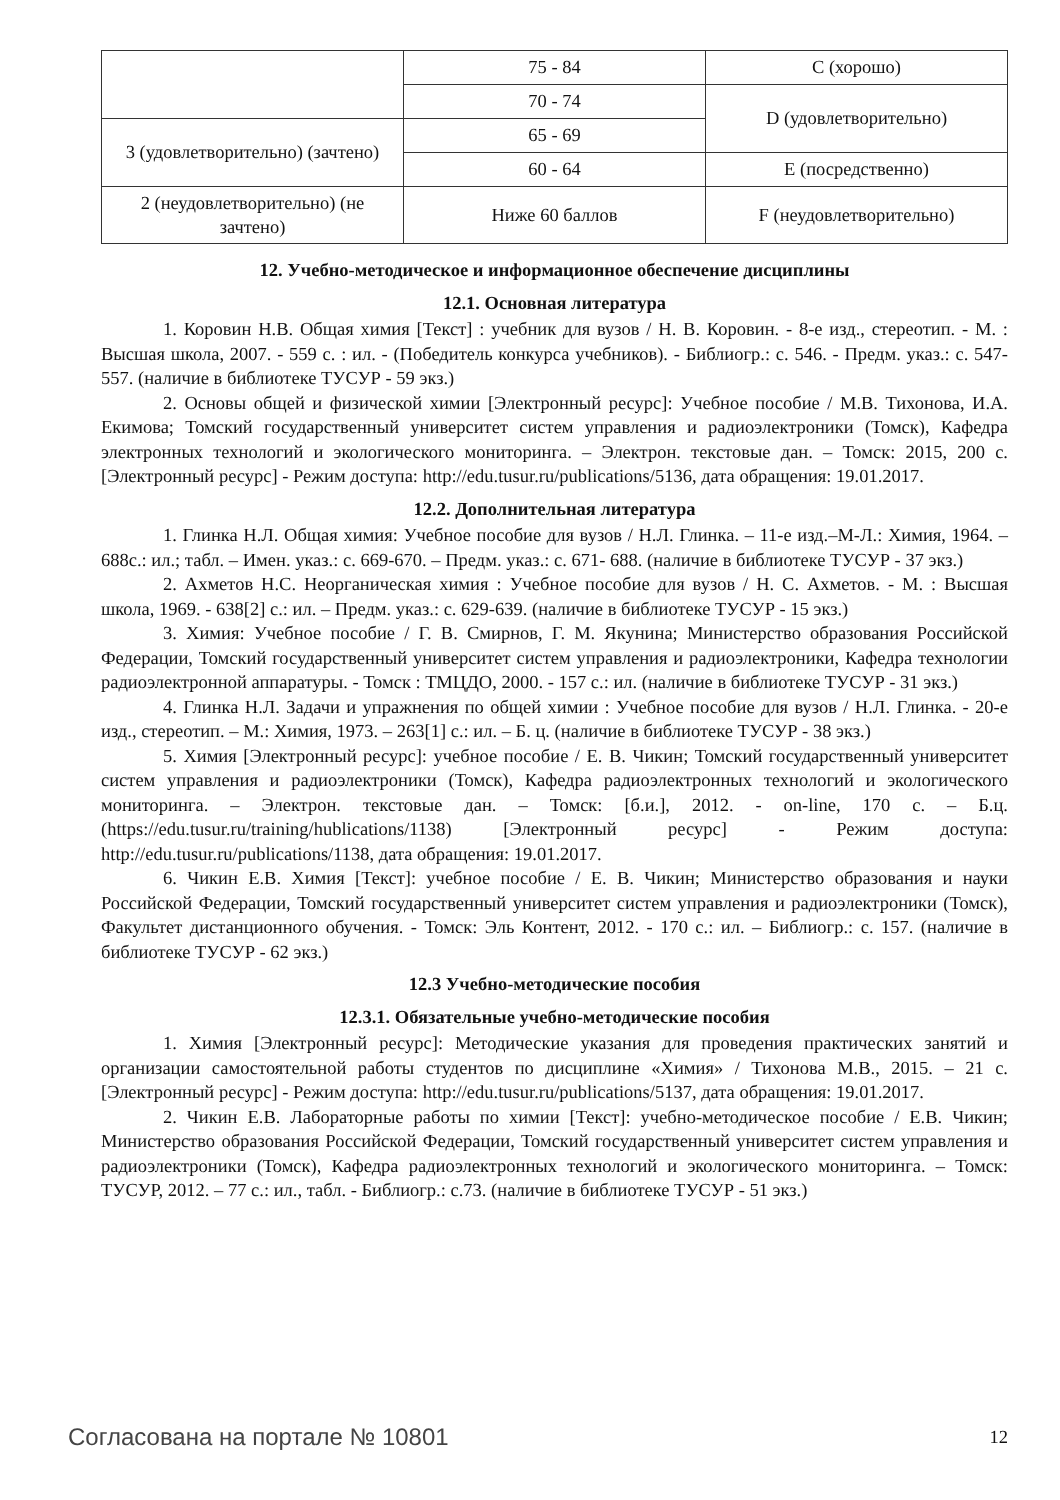| | 75 - 84 | C (хорошо) |
| | 70 - 74 | D (удовлетворительно) |
| 3 (удовлетворительно) (зачтено) | 65 - 69 | |
| | 60 - 64 | E (посредственно) |
| 2 (неудовлетворительно) (не зачтено) | Ниже 60 баллов | F (неудовлетворительно) |
12. Учебно-методическое и информационное обеспечение дисциплины
12.1. Основная литература
1. Коровин Н.В. Общая химия [Текст] : учебник для вузов / Н. В. Коровин. - 8-е изд., стереотип. - М. : Высшая школа, 2007. - 559 с. : ил. - (Победитель конкурса учебников). - Библиогр.: с. 546. - Предм. указ.: с. 547-557. (наличие в библиотеке ТУСУР - 59 экз.)
2. Основы общей и физической химии [Электронный ресурс]: Учебное пособие / М.В. Тихонова, И.А. Екимова; Томский государственный университет систем управления и радиоэлектроники (Томск), Кафедра электронных технологий и экологического мониторинга. – Электрон. текстовые дан. – Томск: 2015, 200 с. [Электронный ресурс] - Режим доступа: http://edu.tusur.ru/publications/5136, дата обращения: 19.01.2017.
12.2. Дополнительная литература
1. Глинка Н.Л. Общая химия: Учебное пособие для вузов / Н.Л. Глинка. – 11-е изд.–М-Л.: Химия, 1964. – 688с.: ил.; табл. – Имен. указ.: с. 669-670. – Предм. указ.: с. 671- 688. (наличие в библиотеке ТУСУР - 37 экз.)
2. Ахметов Н.С. Неорганическая химия : Учебное пособие для вузов / Н. С. Ахметов. - М. : Высшая школа, 1969. - 638[2] с.: ил. – Предм. указ.: с. 629-639. (наличие в библиотеке ТУСУР - 15 экз.)
3. Химия: Учебное пособие / Г. В. Смирнов, Г. М. Якунина; Министерство образования Российской Федерации, Томский государственный университет систем управления и радиоэлектроники, Кафедра технологии радиоэлектронной аппаратуры. - Томск : ТМЦДО, 2000. - 157 с.: ил. (наличие в библиотеке ТУСУР - 31 экз.)
4. Глинка Н.Л. Задачи и упражнения по общей химии : Учебное пособие для вузов / Н.Л. Глинка. - 20-е изд., стереотип. – М.: Химия, 1973. – 263[1] с.: ил. – Б. ц. (наличие в библиотеке ТУСУР - 38 экз.)
5. Химия [Электронный ресурс]: учебное пособие / Е. В. Чикин; Томский государственный университет систем управления и радиоэлектроники (Томск), Кафедра радиоэлектронных технологий и экологического мониторинга. – Электрон. текстовые дан. – Томск: [б.и.], 2012. - on-line, 170 с. – Б.ц. (https://edu.tusur.ru/training/hublications/1138) [Электронный ресурс] - Режим доступа: http://edu.tusur.ru/publications/1138, дата обращения: 19.01.2017.
6. Чикин Е.В. Химия [Текст]: учебное пособие / Е. В. Чикин; Министерство образования и науки Российской Федерации, Томский государственный университет систем управления и радиоэлектроники (Томск), Факультет дистанционного обучения. - Томск: Эль Контент, 2012. - 170 с.: ил. – Библиогр.: с. 157. (наличие в библиотеке ТУСУР - 62 экз.)
12.3 Учебно-методические пособия
12.3.1. Обязательные учебно-методические пособия
1. Химия [Электронный ресурс]: Методические указания для проведения практических занятий и организации самостоятельной работы студентов по дисциплине «Химия» / Тихонова М.В., 2015. – 21 с. [Электронный ресурс] - Режим доступа: http://edu.tusur.ru/publications/5137, дата обращения: 19.01.2017.
2. Чикин Е.В. Лабораторные работы по химии [Текст]: учебно-методическое пособие / Е.В. Чикин; Министерство образования Российской Федерации, Томский государственный университет систем управления и радиоэлектроники (Томск), Кафедра радиоэлектронных технологий и экологического мониторинга. – Томск: ТУСУР, 2012. – 77 с.: ил., табл. - Библиогр.: с.73. (наличие в библиотеке ТУСУР - 51 экз.)
Согласована на портале № 10801 12